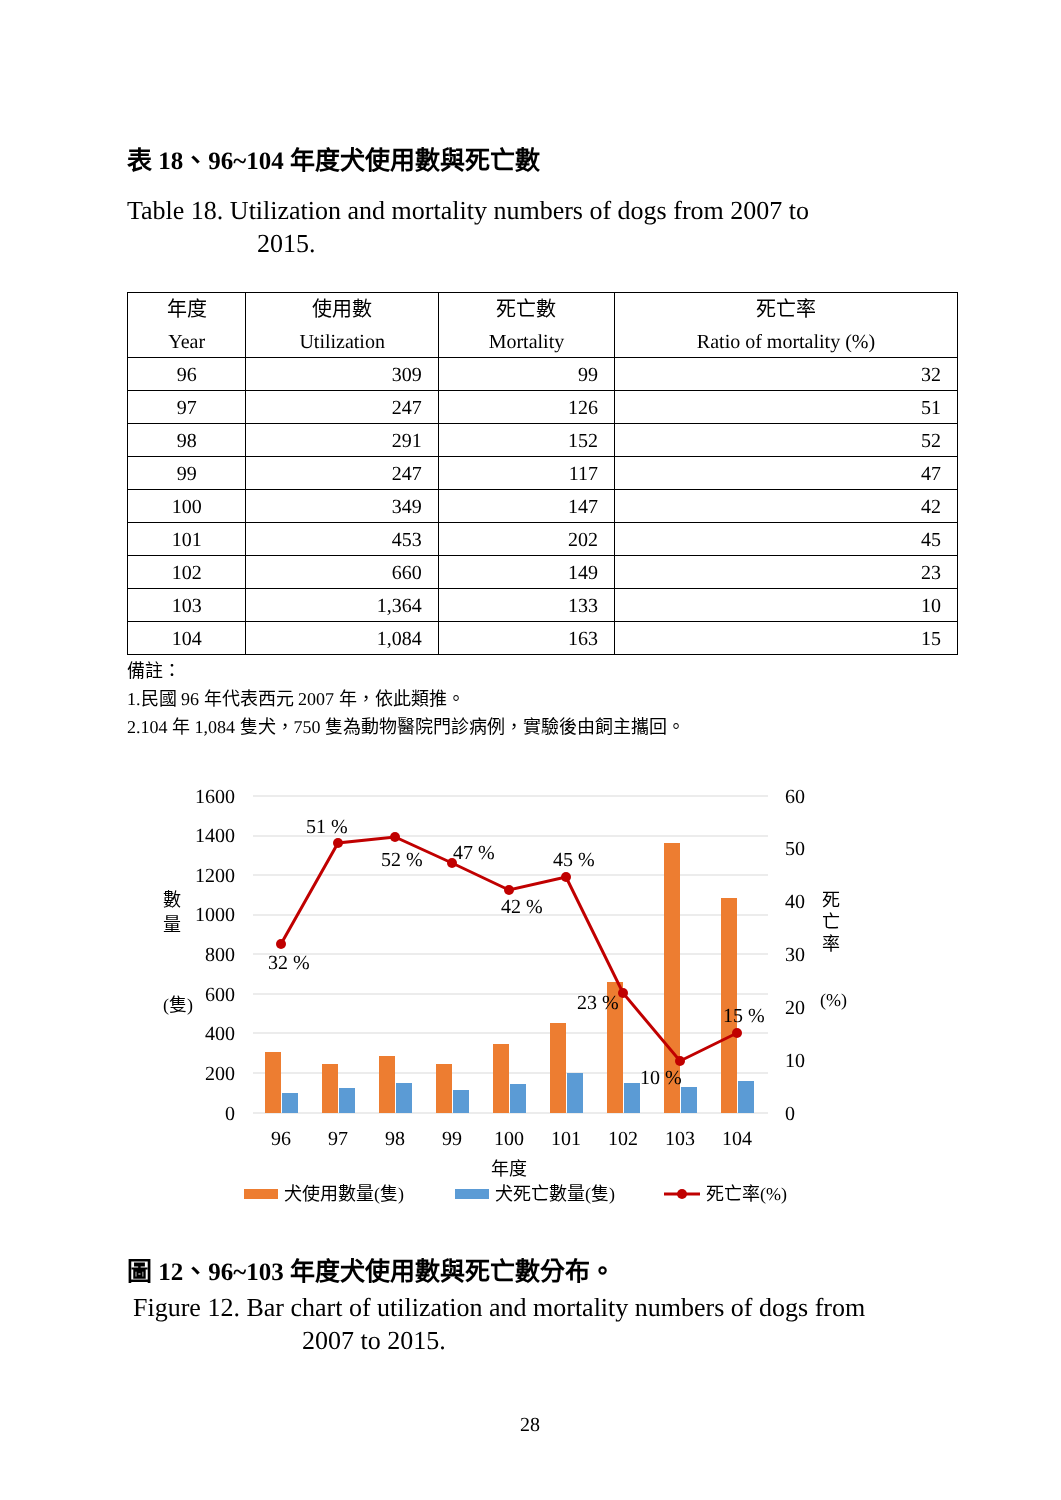表 18、96~104 年度犬使用數與死亡數
Table 18. Utilization and mortality numbers of dogs from 2007 to
2015.
| 年度 Year | 使用數 Utilization | 死亡數 Mortality | 死亡率 Ratio of mortality (%) |
| --- | --- | --- | --- |
| 96 | 309 | 99 | 32 |
| 97 | 247 | 126 | 51 |
| 98 | 291 | 152 | 52 |
| 99 | 247 | 117 | 47 |
| 100 | 349 | 147 | 42 |
| 101 | 453 | 202 | 45 |
| 102 | 660 | 149 | 23 |
| 103 | 1,364 | 133 | 10 |
| 104 | 1,084 | 163 | 15 |
備註：
1.民國 96 年代表西元 2007 年，依此類推。
2.104 年 1,084 隻犬，750 隻為動物醫院門診病例，實驗後由飼主攜回。
1600
1400
1200
1000
800
600
400
200
0
60
50
40
30
20
10
0
數
量
(隻)
死
亡
率
(%)
32 %
51 %
52 %
47 %
42 %
45 %
23 %
10 %
15 %
96
97
98
99
100
101
102
103
104
年度
犬使用數量(隻)
犬死亡數量(隻)
死亡率(%)
圖 12、96~103 年度犬使用數與死亡數分布。
Figure 12. Bar chart of utilization and mortality numbers of dogs from
2007 to 2015.
28